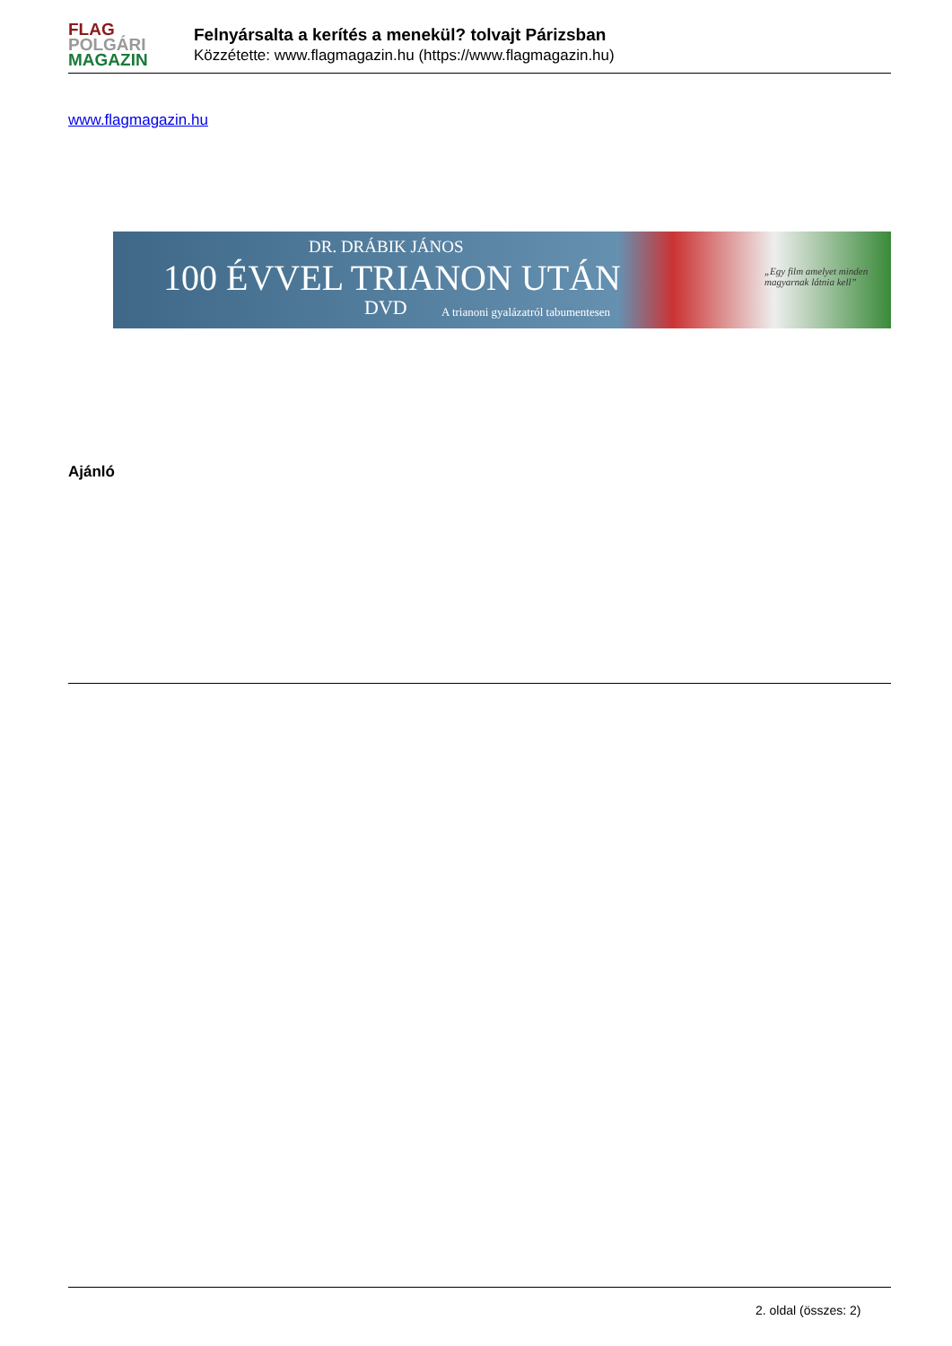FLAG
POLGÁRI
MAGAZIN
Felnyársalta a kerítés a menekül? tolvajt Párizsban
Közzétette: www.flagmagazin.hu (https://www.flagmagazin.hu)
www.flagmagazin.hu
DR. DRÁBIK JÁNOS
100 ÉVVEL TRIANON UTÁN
DVD
A trianoni gyalázatról tabumentesen
„Egy film amelyet minden
magyarnak látnia kell”
Ajánló
2. oldal (összes: 2)